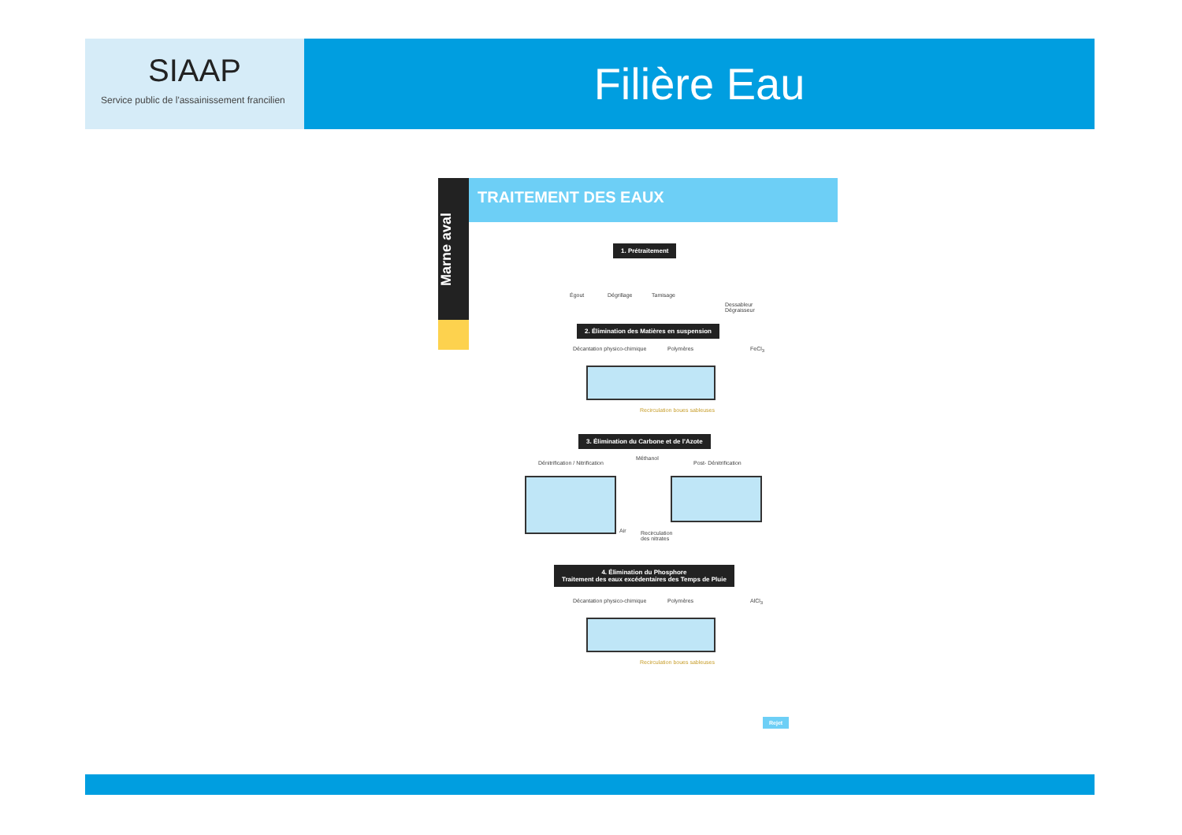SIAAP
Service public de l'assainissement francilien
Filière Eau
Marne aval
TRAITEMENT DES EAUX
1. Prétraitement
Égout Dégrillage Tamisage
Dessableur
Dégraisseur
2. Élimination des Matières en suspension
Décantation physico-chimique Polymères FeCl<sub>3</sub>
Recirculation boues sableuses
3. Élimination du Carbone et de l'Azote
Dénitrification / Nitrification
Méthanol
Post- Dénitrification
Air
Recirculation
des nitrates
4. Élimination du Phosphore
Traitement des eaux excédentaires des Temps de Pluie
Décantation physico-chimique Polymères AlCl<sub>3</sub>
Recirculation boues sableuses
Rejet